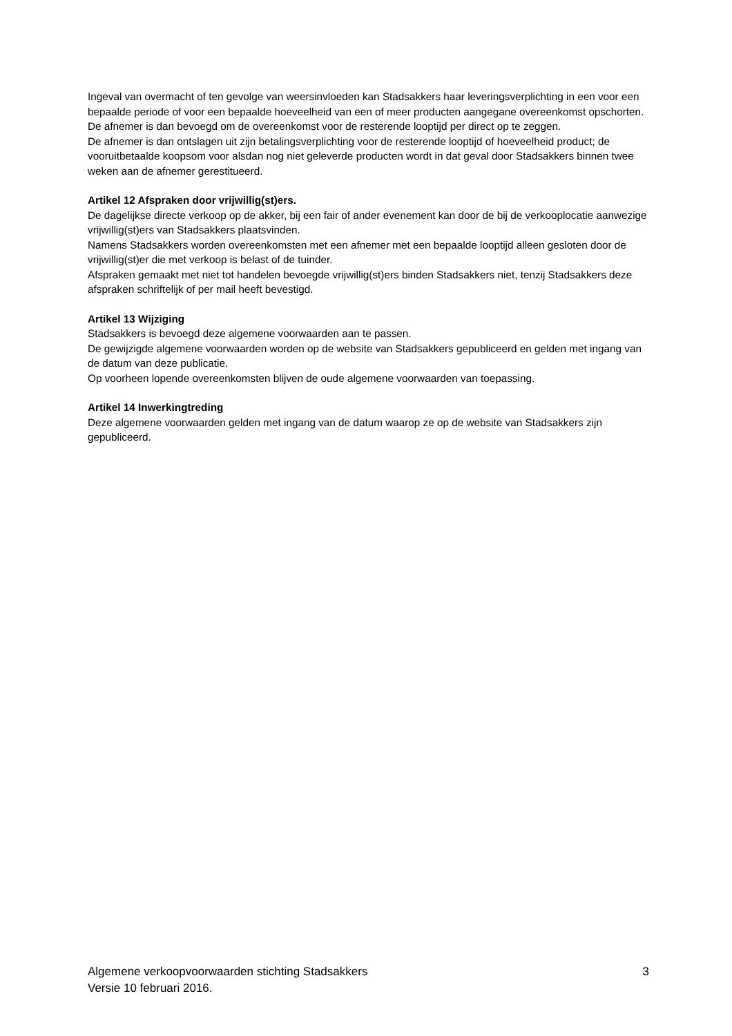Ingeval van overmacht of ten gevolge van weersinvloeden kan Stadsakkers haar leveringsverplichting in een voor een bepaalde periode of voor een bepaalde hoeveelheid van een of meer producten aangegane overeenkomst opschorten.
De afnemer is dan bevoegd om de overeenkomst voor de resterende looptijd per direct op te zeggen.
De afnemer is dan ontslagen uit zijn betalingsverplichting voor de resterende looptijd of hoeveelheid product; de vooruitbetaalde koopsom voor alsdan nog niet geleverde producten wordt in dat geval door Stadsakkers binnen twee weken aan de afnemer gerestitueerd.
Artikel 12 Afspraken door vrijwillig(st)ers.
De dagelijkse directe verkoop op de akker, bij een fair of ander evenement kan door de bij de verkooplocatie aanwezige vrijwillig(st)ers van Stadsakkers plaatsvinden.
Namens Stadsakkers worden overeenkomsten met een afnemer met een bepaalde looptijd alleen gesloten door de vrijwillig(st)er die met verkoop is belast of de tuinder.
Afspraken gemaakt met niet tot handelen bevoegde vrijwillig(st)ers binden Stadsakkers niet, tenzij Stadsakkers deze afspraken schriftelijk of per mail heeft bevestigd.
Artikel 13 Wijziging
Stadsakkers is bevoegd deze algemene voorwaarden aan te passen.
De gewijzigde algemene voorwaarden worden op de website van Stadsakkers gepubliceerd en gelden met ingang van de datum van deze publicatie.
Op voorheen lopende overeenkomsten blijven de oude algemene voorwaarden van toepassing.
Artikel 14 Inwerkingtreding
Deze algemene voorwaarden gelden met ingang van de datum waarop ze op de website van Stadsakkers zijn gepubliceerd.
Algemene verkoopvoorwaarden stichting Stadsakkers
Versie 10 februari 2016.
3